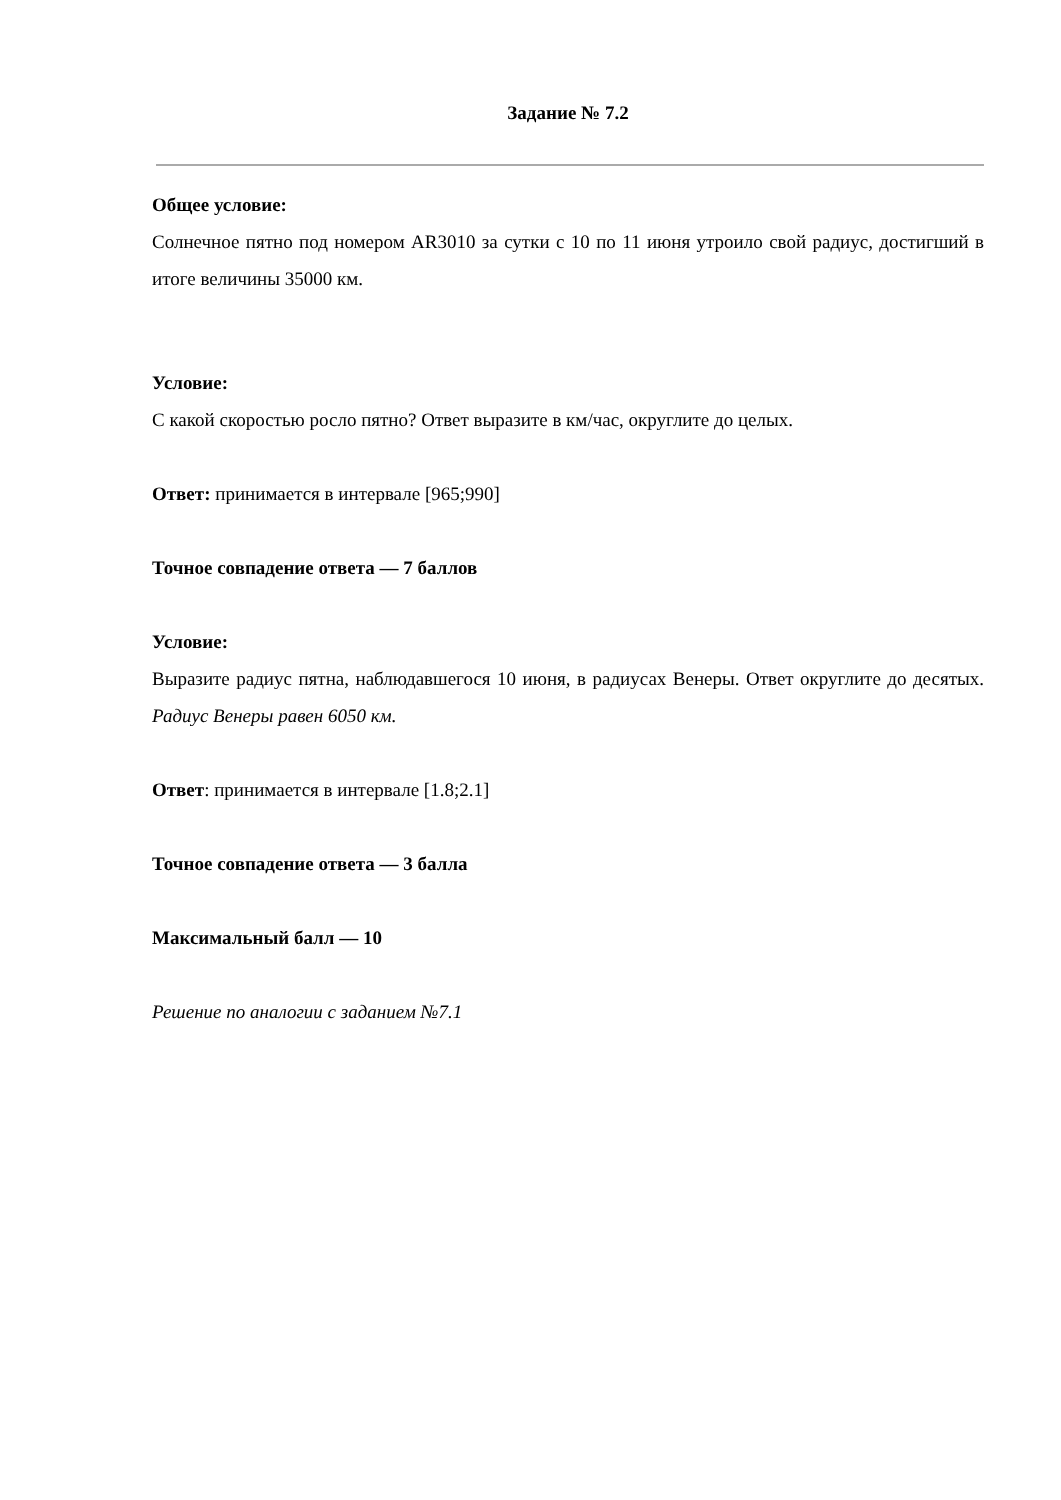Задание № 7.2
Общее условие:
Солнечное пятно под номером AR3010 за сутки с 10 по 11 июня утроило свой радиус, достигший в итоге величины 35000 км.
Условие:
С какой скоростью росло пятно? Ответ выразите в км/час, округлите до целых.
Ответ: принимается в интервале [965;990]
Точное совпадение ответа — 7 баллов
Условие:
Выразите радиус пятна, наблюдавшегося 10 июня, в радиусах Венеры. Ответ округлите до десятых.
Радиус Венеры равен 6050 км.
Ответ: принимается в интервале [1.8;2.1]
Точное совпадение ответа — 3 балла
Максимальный балл — 10
Решение по аналогии с заданием №7.1